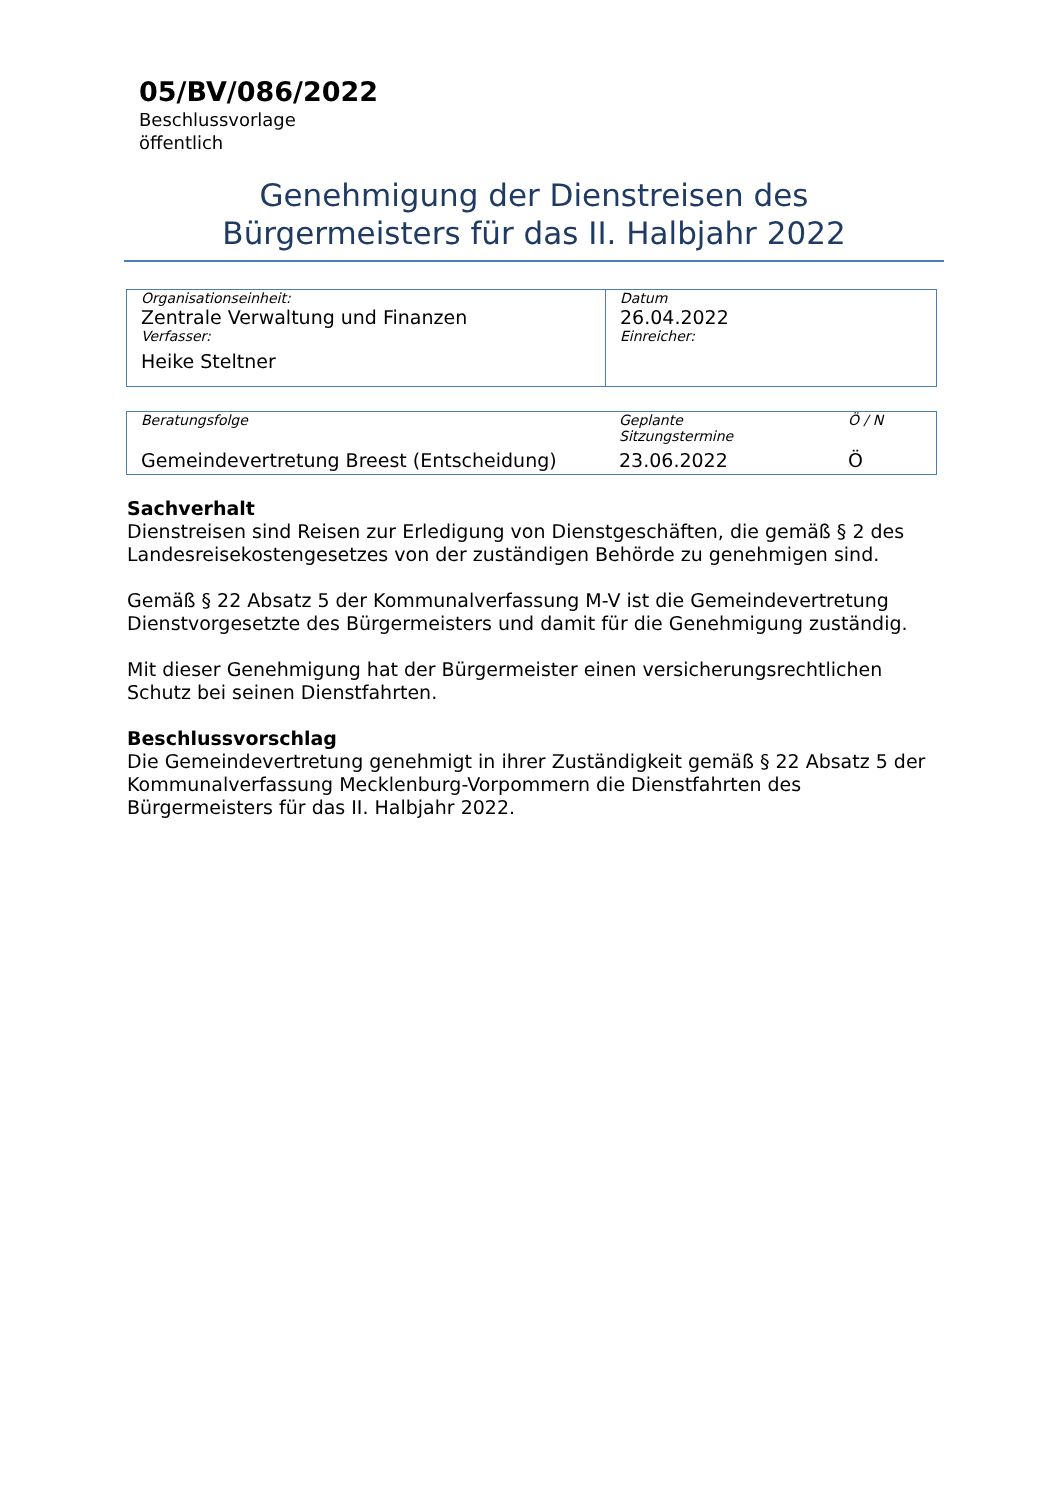05/BV/086/2022
Beschlussvorlage
öffentlich
Genehmigung der Dienstreisen des
Bürgermeisters für das II. Halbjahr 2022
| Organisationseinheit: Zentrale Verwaltung und Finanzen Verfasser: Heike Steltner | Datum 26.04.2022 Einreicher: |
| Beratungsfolge | Geplante Sitzungstermine | Ö / N |
| Gemeindevertretung Breest (Entscheidung) | 23.06.2022 | Ö |
Sachverhalt
Dienstreisen sind Reisen zur Erledigung von Dienstgeschäften, die gemäß § 2 des Landesreisekostengesetzes von der zuständigen Behörde zu genehmigen sind.
Gemäß § 22 Absatz 5 der Kommunalverfassung M-V ist die Gemeindevertretung Dienstvorgesetzte des Bürgermeisters und damit für die Genehmigung zuständig.
Mit dieser Genehmigung hat der Bürgermeister einen versicherungsrechtlichen Schutz bei seinen Dienstfahrten.
Beschlussvorschlag
Die Gemeindevertretung genehmigt in ihrer Zuständigkeit gemäß § 22 Absatz 5 der Kommunalverfassung Mecklenburg-Vorpommern die Dienstfahrten des Bürgermeisters für das II. Halbjahr 2022.